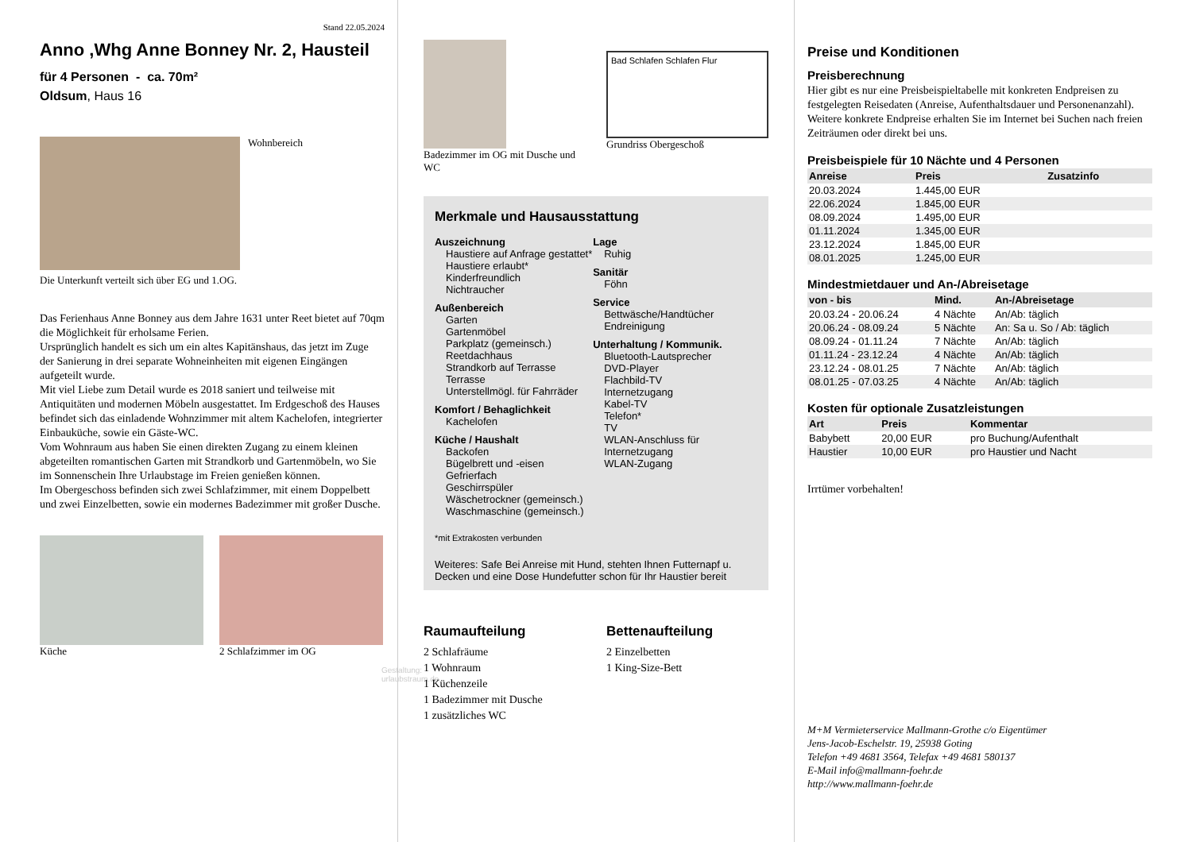Stand 22.05.2024
Anno ,Whg Anne Bonney Nr. 2, Hausteil
für 4 Personen - ca. 70m²
Oldsum, Haus 16
Wohnbereich
Die Unterkunft verteilt sich über EG und 1.OG.
Das Ferienhaus Anne Bonney aus dem Jahre 1631 unter Reet bietet auf 70qm die Möglichkeit für erholsame Ferien.
Ursprünglich handelt es sich um ein altes Kapitänshaus, das jetzt im Zuge der Sanierung in drei separate Wohneinheiten mit eigenen Eingängen aufgeteilt wurde.
Mit viel Liebe zum Detail wurde es 2018 saniert und teilweise mit Antiquitäten und modernen Möbeln ausgestattet. Im Erdgeschoß des Hauses befindet sich das einladende Wohnzimmer mit altem Kachelofen, integrierter Einbauküche, sowie ein Gäste-WC.
Vom Wohnraum aus haben Sie einen direkten Zugang zu einem kleinen abgeteilten romantischen Garten mit Strandkorb und Gartenmöbeln, wo Sie im Sonnenschein Ihre Urlaubstage im Freien genießen können.
Im Obergeschoss befinden sich zwei Schlafzimmer, mit einem Doppelbett und zwei Einzelbetten, sowie ein modernes Badezimmer mit großer Dusche.
Küche 2 Schlafzimmer im OG
Gestaltung: urlaubstraum.de
Badezimmer im OG mit Dusche und WC
Bad Schlafen Schlafen Flur
Grundriss Obergeschoß
Merkmale und Hausausstattung
Auszeichnung
Haustiere auf Anfrage gestattet*
Haustiere erlaubt*
Kinderfreundlich
Nichtraucher
Außenbereich
Garten
Gartenmöbel
Parkplatz (gemeinsch.)
Reetdachhaus
Strandkorb auf Terrasse
Terrasse
Unterstellmögl. für Fahrräder
Komfort / Behaglichkeit
Kachelofen
Küche / Haushalt
Backofen
Bügelbrett und -eisen
Gefrierfach
Geschirrspüler
Wäschetrockner (gemeinsch.)
Waschmaschine (gemeinsch.)
Lage
Ruhig
Sanitär
Föhn
Service
Bettwäsche/Handtücher
Endreinigung
Unterhaltung / Kommunik.
Bluetooth-Lautsprecher
DVD-Player
Flachbild-TV
Internetzugang
Kabel-TV
Telefon*
TV
WLAN-Anschluss für Internetzugang
WLAN-Zugang
*mit Extrakosten verbunden
Weiteres: Safe Bei Anreise mit Hund, stehten Ihnen Futternapf u. Decken und eine Dose Hundefutter schon für Ihr Haustier bereit
Raumaufteilung
2 Schlafräume
1 Wohnraum
1 Küchenzeile
1 Badezimmer mit Dusche
1 zusätzliches WC
Bettenaufteilung
2 Einzelbetten
1 King-Size-Bett
Preise und Konditionen
Preisberechnung
Hier gibt es nur eine Preisbeispieltabelle mit konkreten Endpreisen zu festgelegten Reisedaten (Anreise, Aufenthaltsdauer und Personenanzahl). Weitere konkrete Endpreise erhalten Sie im Internet bei Suchen nach freien Zeiträumen oder direkt bei uns.
Preisbeispiele für 10 Nächte und 4 Personen
| Anreise | Preis | Zusatzinfo |
| --- | --- | --- |
| 20.03.2024 | 1.445,00 EUR | |
| 22.06.2024 | 1.845,00 EUR | |
| 08.09.2024 | 1.495,00 EUR | |
| 01.11.2024 | 1.345,00 EUR | |
| 23.12.2024 | 1.845,00 EUR | |
| 08.01.2025 | 1.245,00 EUR | |
Mindestmietdauer und An-/Abreisetage
| von - bis | Mind. | An-/Abreisetage |
| --- | --- | --- |
| 20.03.24 - 20.06.24 | 4 Nächte | An/Ab: täglich |
| 20.06.24 - 08.09.24 | 5 Nächte | An: Sa u. So / Ab: täglich |
| 08.09.24 - 01.11.24 | 7 Nächte | An/Ab: täglich |
| 01.11.24 - 23.12.24 | 4 Nächte | An/Ab: täglich |
| 23.12.24 - 08.01.25 | 7 Nächte | An/Ab: täglich |
| 08.01.25 - 07.03.25 | 4 Nächte | An/Ab: täglich |
Kosten für optionale Zusatzleistungen
| Art | Preis | Kommentar |
| --- | --- | --- |
| Babybett | 20,00 EUR | pro Buchung/Aufenthalt |
| Haustier | 10,00 EUR | pro Haustier und Nacht |
Irrtümer vorbehalten!
M+M Vermieterservice Mallmann-Grothe c/o Eigentümer
Jens-Jacob-Eschelstr. 19, 25938 Goting
Telefon +49 4681 3564, Telefax +49 4681 580137
E-Mail info@mallmann-foehr.de
http://www.mallmann-foehr.de